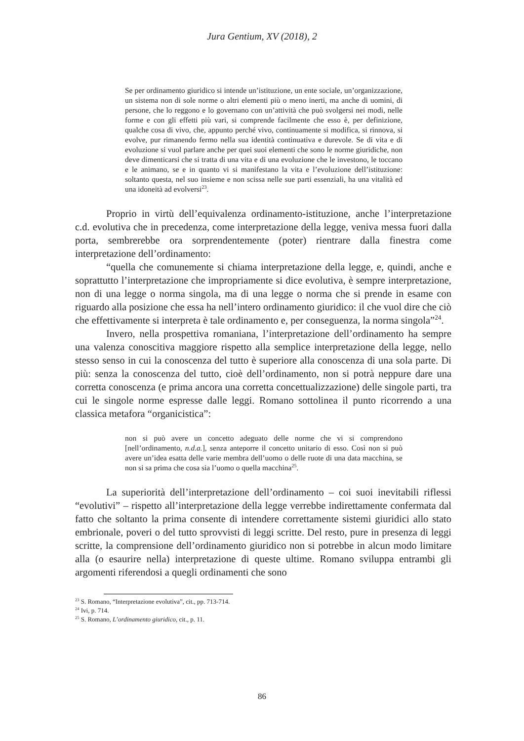Jura Gentium, XV (2018), 2
Se per ordinamento giuridico si intende un’istituzione, un ente sociale, un’organizzazione, un sistema non di sole norme o altri elementi più o meno inerti, ma anche di uomini, di persone, che lo reggono e lo governano con un’attività che può svolgersi nei modi, nelle forme e con gli effetti più vari, si comprende facilmente che esso è, per definizione, qualche cosa di vivo, che, appunto perché vivo, continuamente si modifica, si rinnova, si evolve, pur rimanendo fermo nella sua identità continuativa e durevole. Se di vita e di evoluzione si vuol parlare anche per quei suoi elementi che sono le norme giuridiche, non deve dimenticarsi che si tratta di una vita e di una evoluzione che le investono, le toccano e le animano, se e in quanto vi si manifestano la vita e l’evoluzione dell’istituzione: soltanto questa, nel suo insieme e non scissa nelle sue parti essenziali, ha una vitalità ed una idoneità ad evolversi<sup>23</sup>.
Proprio in virtù dell’equivalenza ordinamento-istituzione, anche l’interpretazione c.d. evolutiva che in precedenza, come interpretazione della legge, veniva messa fuori dalla porta, sembrerebbe ora sorprendentemente (poter) rientrare dalla finestra come interpretazione dell’ordinamento:
“quella che comunemente si chiama interpretazione della legge, e, quindi, anche e soprattutto l’interpretazione che impropriamente si dice evolutiva, è sempre interpretazione, non di una legge o norma singola, ma di una legge o norma che si prende in esame con riguardo alla posizione che essa ha nell’intero ordinamento giuridico: il che vuol dire che ciò che effettivamente si interpreta è tale ordinamento e, per conseguenza, la norma singola”<sup>24</sup>.
Invero, nella prospettiva romaniana, l’interpretazione dell’ordinamento ha sempre una valenza conoscitiva maggiore rispetto alla semplice interpretazione della legge, nello stesso senso in cui la conoscenza del tutto è superiore alla conoscenza di una sola parte. Di più: senza la conoscenza del tutto, cioè dell’ordinamento, non si potrà neppure dare una corretta conoscenza (e prima ancora una corretta concettualizzazione) delle singole parti, tra cui le singole norme espresse dalle leggi. Romano sottolinea il punto ricorrendo a una classica metafora “organicistica”:
non si può avere un concetto adeguato delle norme che vi si comprendono [nell’ordinamento, n.d.a.], senza anteporre il concetto unitario di esso. Così non si può avere un’idea esatta delle varie membra dell’uomo o delle ruote di una data macchina, se non si sa prima che cosa sia l’uomo o quella macchina<sup>25</sup>.
La superiorità dell’interpretazione dell’ordinamento – coi suoi inevitabili riflessi “evolutivi” – rispetto all’interpretazione della legge verrebbe indirettamente confermata dal fatto che soltanto la prima consente di intendere correttamente sistemi giuridici allo stato embrionale, poveri o del tutto sprovvisti di leggi scritte. Del resto, pure in presenza di leggi scritte, la comprensione dell’ordinamento giuridico non si potrebbe in alcun modo limitare alla (o esaurire nella) interpretazione di queste ultime. Romano sviluppa entrambi gli argomenti riferendosi a quegli ordinamenti che sono
<sup>23</sup> S. Romano, “Interpretazione evolutiva”, cit., pp. 713-714.
<sup>24</sup> Ivi, p. 714.
<sup>25</sup> S. Romano, L’ordinamento giuridico, cit., p. 11.
86